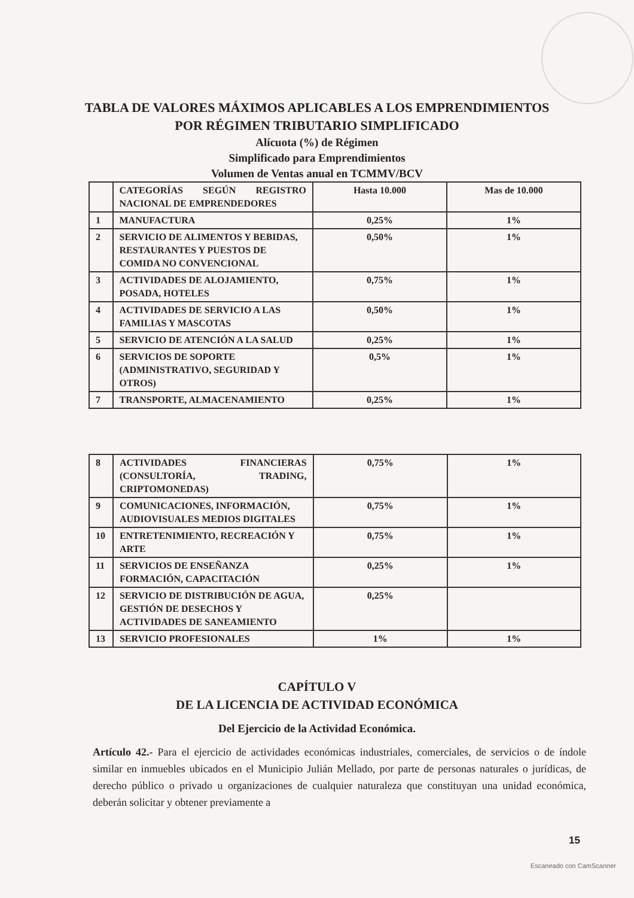TABLA DE VALORES MÁXIMOS APLICABLES A LOS EMPRENDIMIENTOS
POR RÉGIMEN TRIBUTARIO SIMPLIFICADO
Alícuota (%) de Régimen
Simplificado para Emprendimientos
Volumen de Ventas anual en TCMMV/BCV
| | CATEGORÍAS SEGÚN REGISTRO NACIONAL DE EMPRENDEDORES | Hasta 10.000 | Mas de 10.000 |
| 1 | MANUFACTURA | 0,25% | 1% |
| 2 | SERVICIO DE ALIMENTOS Y BEBIDAS, RESTAURANTES Y PUESTOS DE COMIDA NO CONVENCIONAL | 0,50% | 1% |
| 3 | ACTIVIDADES DE ALOJAMIENTO, POSADA, HOTELES | 0,75% | 1% |
| 4 | ACTIVIDADES DE SERVICIO A LAS FAMILIAS Y MASCOTAS | 0,50% | 1% |
| 5 | SERVICIO DE ATENCIÓN A LA SALUD | 0,25% | 1% |
| 6 | SERVICIOS DE SOPORTE (ADMINISTRATIVO, SEGURIDAD Y OTROS) | 0,5% | 1% |
| 7 | TRANSPORTE, ALMACENAMIENTO | 0,25% | 1% |
| 8 | ACTIVIDADES FINANCIERAS (CONSULTORÍA, TRADING, CRIPTOMONEDAS) | 0,75% | 1% |
| 9 | COMUNICACIONES, INFORMACIÓN, AUDIOVISUALES MEDIOS DIGITALES | 0,75% | 1% |
| 10 | ENTRETENIMIENTO, RECREACIÓN Y ARTE | 0,75% | 1% |
| 11 | SERVICIOS DE ENSEÑANZA FORMACIÓN, CAPACITACIÓN | 0,25% | 1% |
| 12 | SERVICIO DE DISTRIBUCIÓN DE AGUA, GESTIÓN DE DESECHOS Y ACTIVIDADES DE SANEAMIENTO | 0,25% | |
| 13 | SERVICIO PROFESIONALES | 1% | 1% |
CAPÍTULO V
DE LA LICENCIA DE ACTIVIDAD ECONÓMICA
Del Ejercicio de la Actividad Económica.
Artículo 42.- Para el ejercicio de actividades económicas industriales, comerciales, de servicios o de índole similar en inmuebles ubicados en el Municipio Julián Mellado, por parte de personas naturales o jurídicas, de derecho público o privado u organizaciones de cualquier naturaleza que constituyan una unidad económica, deberán solicitar y obtener previamente a
15
Escaneado con CamScanner